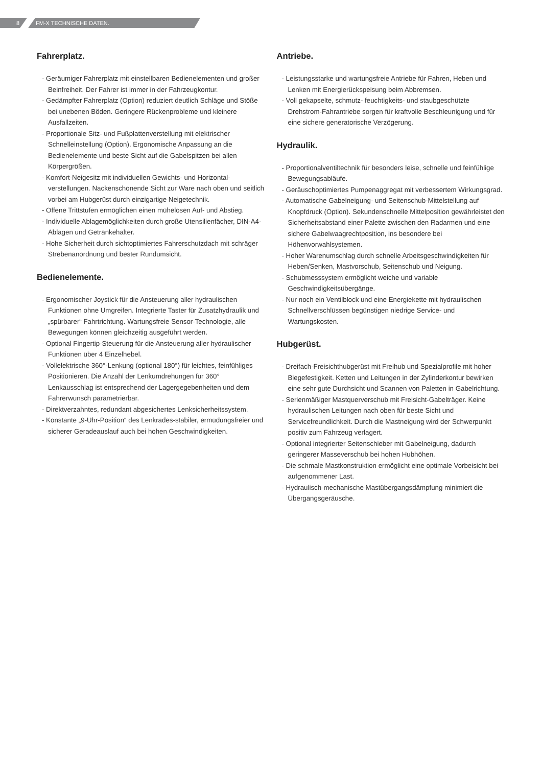8 FM-X TECHNISCHE DATEN.
Fahrerplatz.
- Geräumiger Fahrerplatz mit einstellbaren Bedienelementen und großer Beinfreiheit. Der Fahrer ist immer in der Fahrzeugkontur.
- Gedämpfter Fahrerplatz (Option) reduziert deutlich Schläge und Stöße bei unebenen Böden. Geringere Rückenprobleme und kleinere Ausfallzeiten.
- Proportionale Sitz- und Fußplattenverstellung mit elektrischer Schnelleinstellung (Option). Ergonomische Anpassung an die Bedienelemente und beste Sicht auf die Gabelspitzen bei allen Körpergrößen.
- Komfort-Neigesitz mit individuellen Gewichts- und Horizontal-verstellungen. Nackenschonende Sicht zur Ware nach oben und seitlich vorbei am Hubgerüst durch einzigartige Neigetechnik.
- Offene Trittstufen ermöglichen einen mühelosen Auf- und Abstieg.
- Individuelle Ablagemöglichkeiten durch große Utensilienfächer, DIN-A4-Ablagen und Getränkehalter.
- Hohe Sicherheit durch sichtoptimiertes Fahrerschutzdach mit schräger Strebenanordnung und bester Rundumsicht.
Bedienelemente.
- Ergonomischer Joystick für die Ansteuerung aller hydraulischen Funktionen ohne Umgreifen. Integrierte Taster für Zusatzhydraulik und „spürbarer“ Fahrtrichtung. Wartungsfreie Sensor-Technologie, alle Bewegungen können gleichzeitig ausgeführt werden.
- Optional Fingertip-Steuerung für die Ansteuerung aller hydraulischer Funktionen über 4 Einzelhebel.
- Vollelektrische 360°-Lenkung (optional 180°) für leichtes, feinfühliges Positionieren. Die Anzahl der Lenkumdrehungen für 360° Lenkausschlag ist entsprechend der Lagergegebenheiten und dem Fahrerwunsch parametrierbar.
- Direktverzahntes, redundant abgesichertes Lenksicherheitssystem.
- Konstante „9-Uhr-Position“ des Lenkrades-stabiler, ermüdungsfreier und sicherer Geradeauslauf auch bei hohen Geschwindigkeiten.
Antriebe.
- Leistungsstarke und wartungsfreie Antriebe für Fahren, Heben und Lenken mit Energierückspeisung beim Abbremsen.
- Voll gekapselte, schmutz- feuchtigkeits- und staubgeschützte Drehstrom-Fahrantriebe sorgen für kraftvolle Beschleunigung und für eine sichere generatorische Verzögerung.
Hydraulik.
- Proportionalventiltechnik für besonders leise, schnelle und feinfühlige Bewegungsabläufe.
- Geräuschoptimiertes Pumpenaggregat mit verbessertem Wirkungsgrad.
- Automatische Gabelneigung- und Seitenschub-Mittelstellung auf Knopfdruck (Option). Sekundenschnelle Mittelposition gewährleistet den Sicherheitsabstand einer Palette zwischen den Radarmen und eine sichere Gabelwaagrechtposition, ins besondere bei Höhenvorwahlsystemen.
- Hoher Warenumschlag durch schnelle Arbeitsgeschwindigkeiten für Heben/Senken, Mastvorschub, Seitenschub und Neigung.
- Schubmesssystem ermöglicht weiche und variable Geschwindigkeitsübergänge.
- Nur noch ein Ventilblock und eine Energiekette mit hydraulischen Schnellverschlüssen begünstigen niedrige Service- und Wartungskosten.
Hubgerüst.
- Dreifach-Freisichthubgerüst mit Freihub und Spezialprofile mit hoher Biegefestigkeit. Ketten und Leitungen in der Zylinderkontur bewirken eine sehr gute Durchsicht und Scannen von Paletten in Gabelrichtung.
- Serienmäßiger Mastquerverschub mit Freisicht-Gabelträger. Keine hydraulischen Leitungen nach oben für beste Sicht und Servicefreundlichkeit. Durch die Mastneigung wird der Schwerpunkt positiv zum Fahrzeug verlagert.
- Optional integrierter Seitenschieber mit Gabelneigung, dadurch geringerer Masseverschub bei hohen Hubhöhen.
- Die schmale Mastkonstruktion ermöglicht eine optimale Vorbeisicht bei aufgenommener Last.
- Hydraulisch-mechanische Mastübergangsdämpfung minimiert die Übergangsgeräusche.